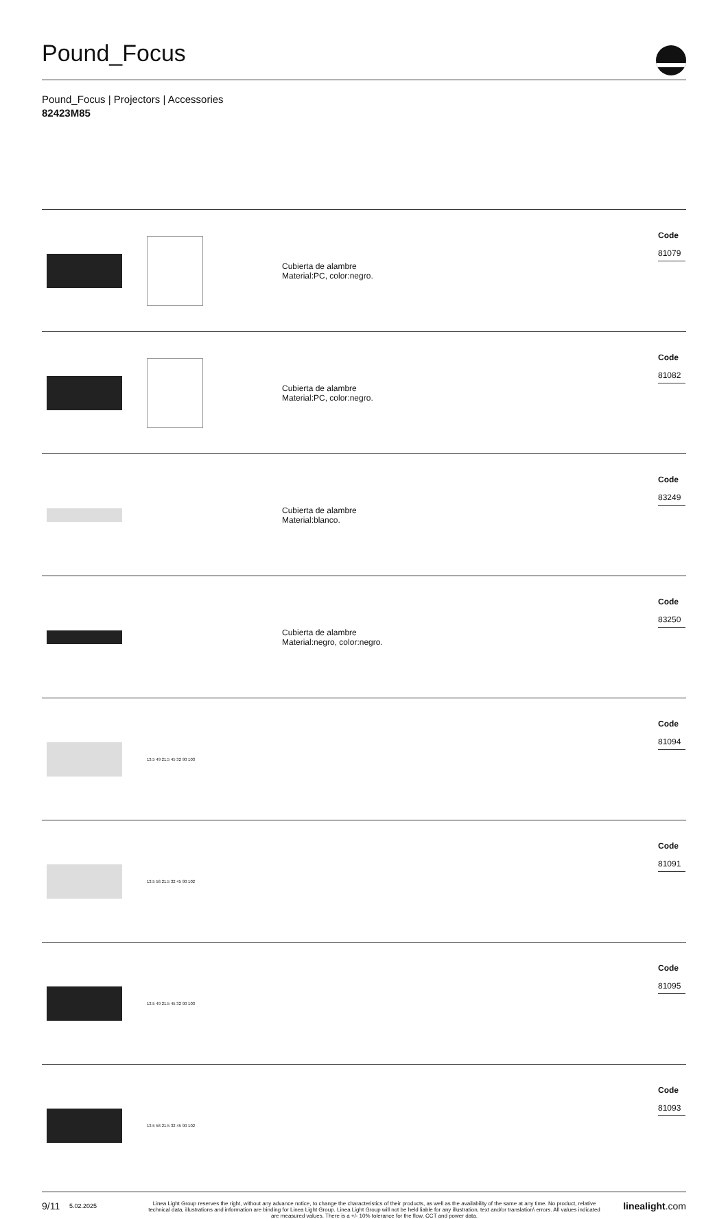Pound_Focus
Pound_Focus | Projectors | Accessories
82423M85
| | | Cubierta de alambre Material:PC, color:negro. | Code 81079 |
| | | Cubierta de alambre Material:PC, color:negro. | Code 81082 |
| | | Cubierta de alambre Material:blanco. | Code 83249 |
| | | Cubierta de alambre Material:negro, color:negro. | Code 83250 |
| | 13.5 49 21.5 45 32 90 103 | | Code 81094 |
| | 13.5 56 21.5 32 45 90 102 | | Code 81091 |
| | 13.5 49 21.5 45 32 90 103 | | Code 81095 |
| | 13.5 56 21.5 32 45 90 102 | | Code 81093 |
9/11
5.02.2025
Linea Light Group reserves the right, without any advance notice, to change the characteristics of their products, as well as the availability of the same at any time. No product, relative technical data, illustrations and information are binding for Linea Light Group. Linea Light Group will not be held liable for any illustration, text and/or translation\ errors. All values indicated are measured values. There is a +/- 10% tolerance for the flow, CCT and power data.
linealight.com